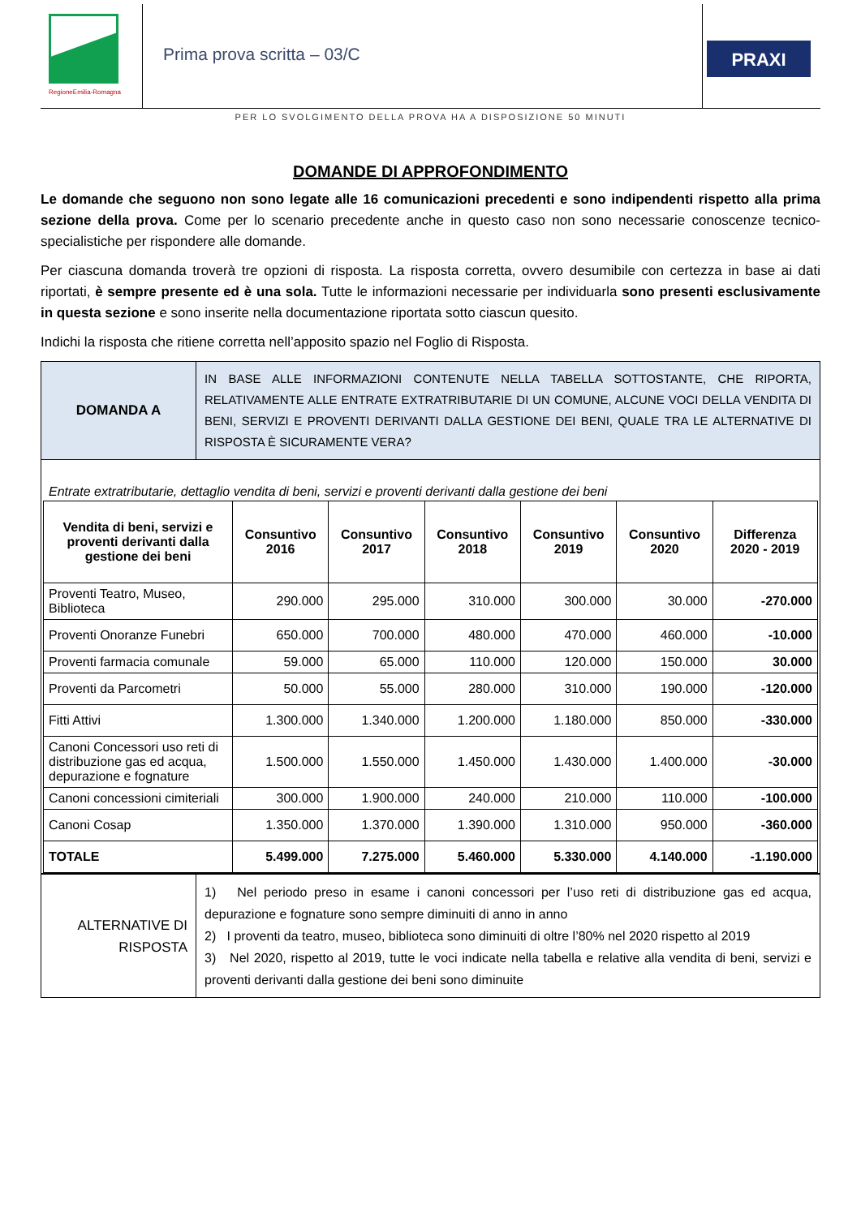RegioneEmilia-Romagna
Prima prova scritta – 03/C
PRAXI
PER LO SVOLGIMENTO DELLA PROVA HA A DISPOSIZIONE 50 MINUTI
DOMANDE DI APPROFONDIMENTO
Le domande che seguono non sono legate alle 16 comunicazioni precedenti e sono indipendenti rispetto alla prima sezione della prova. Come per lo scenario precedente anche in questo caso non sono necessarie conoscenze tecnico-specialistiche per rispondere alle domande.
Per ciascuna domanda troverà tre opzioni di risposta. La risposta corretta, ovvero desumibile con certezza in base ai dati riportati, è sempre presente ed è una sola. Tutte le informazioni necessarie per individuarla sono presenti esclusivamente in questa sezione e sono inserite nella documentazione riportata sotto ciascun quesito.
Indichi la risposta che ritiene corretta nell’apposito spazio nel Foglio di Risposta.
| DOMANDA A | IN BASE ALLE INFORMAZIONI CONTENUTE NELLA TABELLA SOTTOSTANTE, CHE RIPORTA, RELATIVAMENTE ALLE ENTRATE EXTRATRIBUTARIE DI UN COMUNE, ALCUNE VOCI DELLA VENDITA DI BENI, SERVIZI E PROVENTI DERIVANTI DALLA GESTIONE DEI BENI, QUALE TRA LE ALTERNATIVE DI RISPOSTA È SICURAMENTE VERA? |
Entrate extratributarie, dettaglio vendita di beni, servizi e proventi derivanti dalla gestione dei beni
| Vendita di beni, servizi e proventi derivanti dalla gestione dei beni | Consuntivo 2016 | Consuntivo 2017 | Consuntivo 2018 | Consuntivo 2019 | Consuntivo 2020 | Differenza 2020 - 2019 |
| --- | --- | --- | --- | --- | --- | --- |
| Proventi Teatro, Museo, Biblioteca | 290.000 | 295.000 | 310.000 | 300.000 | 30.000 | -270.000 |
| Proventi Onoranze Funebri | 650.000 | 700.000 | 480.000 | 470.000 | 460.000 | -10.000 |
| Proventi farmacia comunale | 59.000 | 65.000 | 110.000 | 120.000 | 150.000 | 30.000 |
| Proventi da Parcometri | 50.000 | 55.000 | 280.000 | 310.000 | 190.000 | -120.000 |
| Fitti Attivi | 1.300.000 | 1.340.000 | 1.200.000 | 1.180.000 | 850.000 | -330.000 |
| Canoni Concessori uso reti di distribuzione gas ed acqua, depurazione e fognature | 1.500.000 | 1.550.000 | 1.450.000 | 1.430.000 | 1.400.000 | -30.000 |
| Canoni concessioni cimiteriali | 300.000 | 1.900.000 | 240.000 | 210.000 | 110.000 | -100.000 |
| Canoni Cosap | 1.350.000 | 1.370.000 | 1.390.000 | 1.310.000 | 950.000 | -360.000 |
| TOTALE | 5.499.000 | 7.275.000 | 5.460.000 | 5.330.000 | 4.140.000 | -1.190.000 |
| ALTERNATIVE DI RISPOSTA | 1) Nel periodo preso in esame i canoni concessori per l’uso reti di distribuzione gas ed acqua, depurazione e fognature sono sempre diminuiti di anno in anno 2) I proventi da teatro, museo, biblioteca sono diminuiti di oltre l’80% nel 2020 rispetto al 2019 3) Nel 2020, rispetto al 2019, tutte le voci indicate nella tabella e relative alla vendita di beni, servizi e proventi derivanti dalla gestione dei beni sono diminuite |